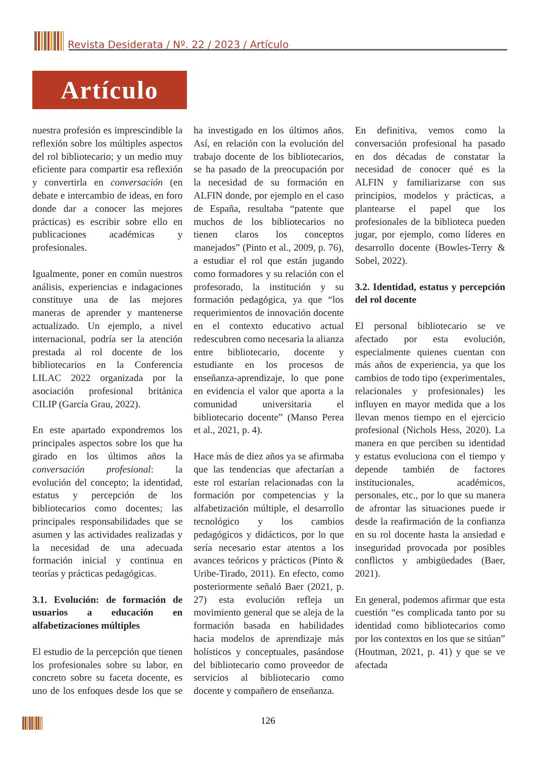Revista Desiderata / Nº. 22 / 2023 / Artículo
Artículo
nuestra profesión es imprescindible la reflexión sobre los múltiples aspectos del rol bibliotecario; y un medio muy eficiente para compartir esa reflexión y convertirla en conversación (en debate e intercambio de ideas, en foro donde dar a conocer las mejores prácticas) es escribir sobre ello en publicaciones académicas y profesionales.
Igualmente, poner en común nuestros análisis, experiencias e indagaciones constituye una de las mejores maneras de aprender y mantenerse actualizado. Un ejemplo, a nivel internacional, podría ser la atención prestada al rol docente de los bibliotecarios en la Conferencia LILAC 2022 organizada por la asociación profesional británica CILIP (García Grau, 2022).
En este apartado expondremos los principales aspectos sobre los que ha girado en los últimos años la conversación profesional: la evolución del concepto; la identidad, estatus y percepción de los bibliotecarios como docentes; las principales responsabilidades que se asumen y las actividades realizadas y la necesidad de una adecuada formación inicial y continua en teorías y prácticas pedagógicas.
3.1. Evolución: de formación de usuarios a educación en alfabetizaciones múltiples
El estudio de la percepción que tienen los profesionales sobre su labor, en concreto sobre su faceta docente, es uno de los enfoques desde los que se ha investigado en los últimos años. Así, en relación con la evolución del trabajo docente de los bibliotecarios, se ha pasado de la preocupación por la necesidad de su formación en ALFIN donde, por ejemplo en el caso de España, resultaba “patente que muchos de los bibliotecarios no tienen claros los conceptos manejados” (Pinto et al., 2009, p. 76), a estudiar el rol que están jugando como formadores y su relación con el profesorado, la institución y su formación pedagógica, ya que “los requerimientos de innovación docente en el contexto educativo actual redescubren como necesaria la alianza entre bibliotecario, docente y estudiante en los procesos de enseñanza-aprendizaje, lo que pone en evidencia el valor que aporta a la comunidad universitaria el bibliotecario docente” (Manso Perea et al., 2021, p. 4).
Hace más de diez años ya se afirmaba que las tendencias que afectarían a este rol estarían relacionadas con la formación por competencias y la alfabetización múltiple, el desarrollo tecnológico y los cambios pedagógicos y didácticos, por lo que sería necesario estar atentos a los avances teóricos y prácticos (Pinto & Uribe-Tirado, 2011). En efecto, como posteriormente señaló Baer (2021, p. 27) esta evolución refleja un movimiento general que se aleja de la formación basada en habilidades hacia modelos de aprendizaje más holísticos y conceptuales, pasándose del bibliotecario como proveedor de servicios al bibliotecario como docente y compañero de enseñanza.
En definitiva, vemos como la conversación profesional ha pasado en dos décadas de constatar la necesidad de conocer qué es la ALFIN y familiarizarse con sus principios, modelos y prácticas, a plantearse el papel que los profesionales de la biblioteca pueden jugar, por ejemplo, como líderes en desarrollo docente (Bowles-Terry & Sobel, 2022).
3.2. Identidad, estatus y percepción del rol docente
El personal bibliotecario se ve afectado por esta evolución, especialmente quienes cuentan con más años de experiencia, ya que los cambios de todo tipo (experimentales, relacionales y profesionales) les influyen en mayor medida que a los llevan menos tiempo en el ejercicio profesional (Nichols Hess, 2020). La manera en que perciben su identidad y estatus evoluciona con el tiempo y depende también de factores institucionales, académicos, personales, etc., por lo que su manera de afrontar las situaciones puede ir desde la reafirmación de la confianza en su rol docente hasta la ansiedad e inseguridad provocada por posibles conflictos y ambigüedades (Baer, 2021).
En general, podemos afirmar que esta cuestión “es complicada tanto por su identidad como bibliotecarios como por los contextos en los que se sitúan” (Houtman, 2021, p. 41) y que se ve afectada
126